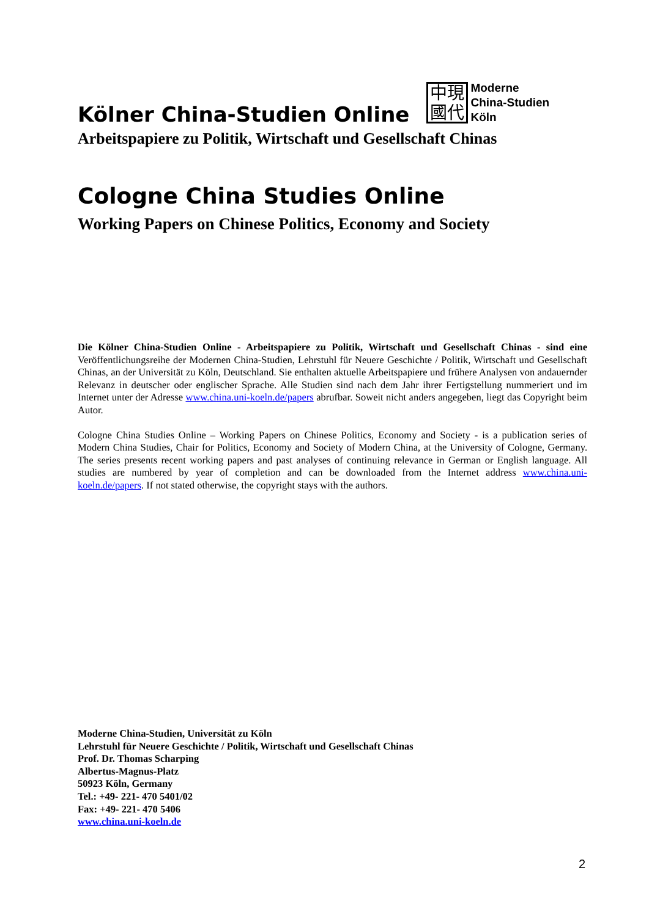Kölner China-Studien Online
中現
國代
Moderne
China-Studien
Köln
Arbeitspapiere zu Politik, Wirtschaft und Gesellschaft Chinas
Cologne China Studies Online
Working Papers on Chinese Politics, Economy and Society
Die Kölner China-Studien Online - Arbeitspapiere zu Politik, Wirtschaft und Gesellschaft Chinas - sind eine Veröffentlichungsreihe der Modernen China-Studien, Lehrstuhl für Neuere Geschichte / Politik, Wirtschaft und Gesellschaft Chinas, an der Universität zu Köln, Deutschland. Sie enthalten aktuelle Arbeitspapiere und frühere Analysen von andauernder Relevanz in deutscher oder englischer Sprache. Alle Studien sind nach dem Jahr ihrer Fertigstellung nummeriert und im Internet unter der Adresse www.china.uni-koeln.de/papers abrufbar. Soweit nicht anders angegeben, liegt das Copyright beim Autor.
Cologne China Studies Online – Working Papers on Chinese Politics, Economy and Society - is a publication series of Modern China Studies, Chair for Politics, Economy and Society of Modern China, at the University of Cologne, Germany. The series presents recent working papers and past analyses of continuing relevance in German or English language. All studies are numbered by year of completion and can be downloaded from the Internet address www.china.uni-koeln.de/papers. If not stated otherwise, the copyright stays with the authors.
Moderne China-Studien, Universität zu Köln
Lehrstuhl für Neuere Geschichte / Politik, Wirtschaft und Gesellschaft Chinas
Prof. Dr. Thomas Scharping
Albertus-Magnus-Platz
50923 Köln, Germany
Tel.: +49- 221- 470 5401/02
Fax: +49- 221- 470 5406
www.china.uni-koeln.de
2